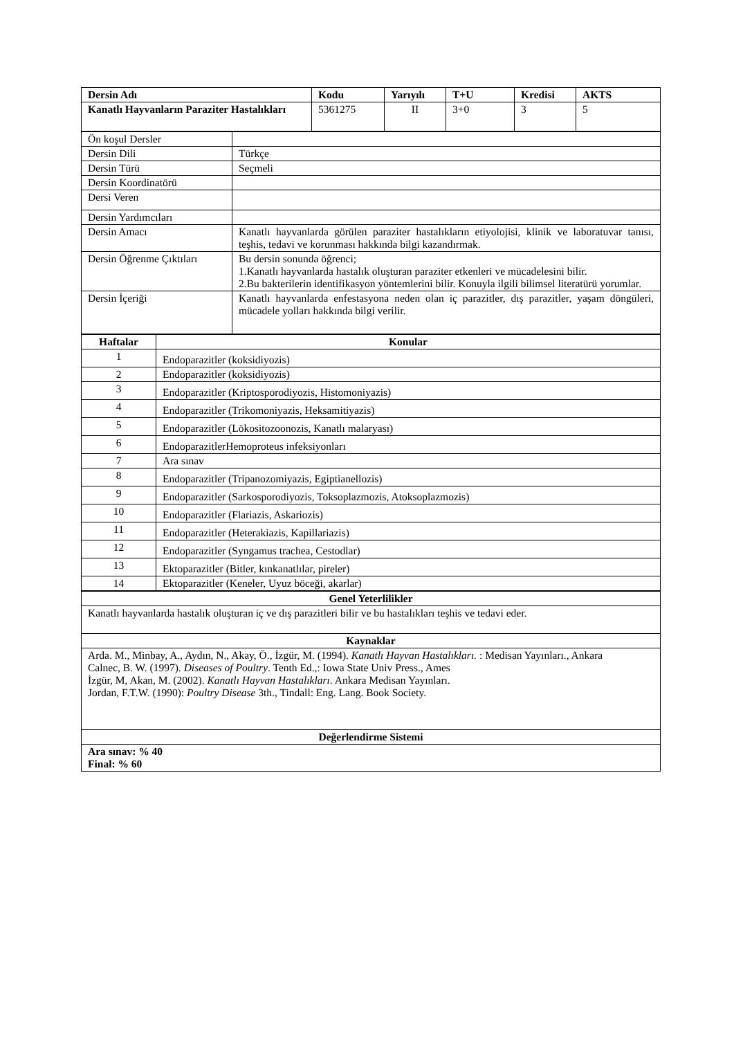| Dersin Adı | Kodu | Yarıyılı | T+U | Kredisi | AKTS |
| --- | --- | --- | --- | --- | --- |
| Kanatlı Hayvanların Paraziter Hastalıkları | 5361275 | II | 3+0 | 3 | 5 |
| Ön koşul Dersler | |
| Dersin Dili | Türkçe |
| Dersin Türü | Seçmeli |
| Dersin Koordinatörü | |
| Dersi Veren | |
| Dersin Yardımcıları | |
| Dersin Amacı | Kanatlı hayvanlarda görülen paraziter hastalıkların etiyolojisi, klinik ve laboratuvar tanısı, teşhis, tedavi ve korunması hakkında bilgi kazandırmak. |
| Dersin Öğrenme Çıktıları | Bu dersin sonunda öğrenci; 1.Kanatlı hayvanlarda hastalık oluşturan paraziter etkenleri ve mücadelesini bilir. 2.Bu bakterilerin identifikasyon yöntemlerini bilir. Konuyla ilgili bilimsel literatürü yorumlar. |
| Dersin İçeriği | Kanatlı hayvanlarda enfestasyona neden olan iç parazitler, dış parazitler, yaşam döngüleri, mücadele yolları hakkında bilgi verilir. |
| Haftalar | Konular |
| --- | --- |
| 1 | Endoparazitler (koksidiyozis) |
| 2 | Endoparazitler (koksidiyozis) |
| 3 | Endoparazitler (Kriptosporodiyozis, Histomoniyazis) |
| 4 | Endoparazitler (Trikomoniyazis, Heksamitiyazis) |
| 5 | Endoparazitler (Lökositozoonozis, Kanatlı malaryası) |
| 6 | EndoparazitlerHemoproteus infeksiyonları |
| 7 | Ara sınav |
| 8 | Endoparazitler (Tripanozomiyazis, Egiptianellozis) |
| 9 | Endoparazitler (Sarkosporodiyozis, Toksoplazmozis, Atoksoplazmozis) |
| 10 | Endoparazitler (Flariazis, Askariozis) |
| 11 | Endoparazitler (Heterakiazis, Kapillariazis) |
| 12 | Endoparazitler (Syngamus trachea, Cestodlar) |
| 13 | Ektoparazitler (Bitler, kınkanatlılar, pireler) |
| 14 | Ektoparazitler (Keneler, Uyuz böceği, akarlar) |
| Genel Yeterlilikler |
| --- |
| Kanatlı hayvanlarda hastalık oluşturan iç ve dış parazitleri bilir ve bu hastalıkları teşhis ve tedavi eder. |
| Kaynaklar |
| Arda. M., Minbay, A., Aydın, N., Akay, Ö., İzgür, M. (1994). Kanatlı Hayvan Hastalıkları. : Medisan Yayınları., Ankara Calnec, B. W. (1997). Diseases of Poultry . Tenth Ed.,: Iowa State Univ Press., Ames İzgür, M, Akan, M. (2002). Kanatlı Hayvan Hastalıkları . Ankara Medisan Yayınları. Jordan, F.T.W. (1990): Poultry Disease 3th., Tindall: Eng. Lang. Book Society. |
| Değerlendirme Sistemi |
| Ara sınav: % 40 Final: % 60 |